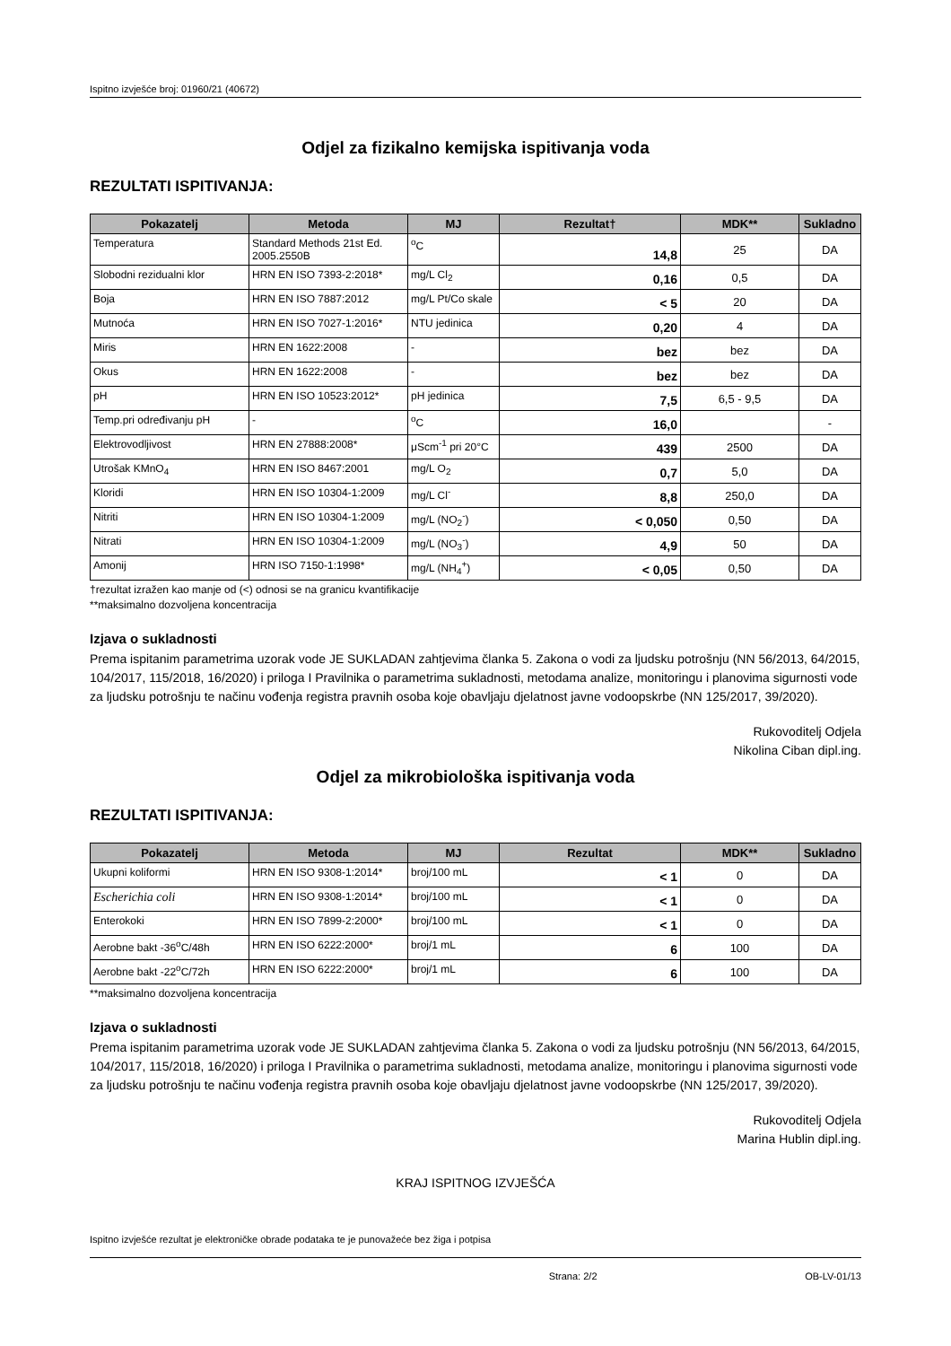Ispitno izvješće broj: 01960/21 (40672)
Odjel za fizikalno kemijska ispitivanja voda
REZULTATI ISPITIVANJA:
| Pokazatelj | Metoda | MJ | Rezultat† | MDK** | Sukladno |
| --- | --- | --- | --- | --- | --- |
| Temperatura | Standard Methods 21st Ed. 2005.2550B | <sup>o</sup> C | 14,8 | 25 | DA |
| Slobodni rezidualni klor | HRN EN ISO 7393-2:2018* | mg/L Cl<sub>2</sub> | 0,16 | 0,5 | DA |
| Boja | HRN EN ISO 7887:2012 | mg/L Pt/Co skale | < 5 | 20 | DA |
| Mutnoća | HRN EN ISO 7027-1:2016* | NTU jedinica | 0,20 | 4 | DA |
| Miris | HRN EN 1622:2008 | - | bez | bez | DA |
| Okus | HRN EN 1622:2008 | - | bez | bez | DA |
| pH | HRN EN ISO 10523:2012* | pH jedinica | 7,5 | 6,5 - 9,5 | DA |
| Temp.pri određivanju pH | - | <sup>o</sup> C | 16,0 | | - |
| Elektrovodljivost | HRN EN 27888:2008* | μScm<sup>-1</sup> pri 20°C | 439 | 2500 | DA |
| Utrošak KMnO<sub>4</sub> | HRN EN ISO 8467:2001 | mg/L O<sub>2</sub> | 0,7 | 5,0 | DA |
| Kloridi | HRN EN ISO 10304-1:2009 | mg/L Cl<sup>-</sup> | 8,8 | 250,0 | DA |
| Nitriti | HRN EN ISO 10304-1:2009 | mg/L (NO<sub>2</sub><sup>-</sup>) | < 0,050 | 0,50 | DA |
| Nitrati | HRN EN ISO 10304-1:2009 | mg/L (NO<sub>3</sub><sup>-</sup>) | 4,9 | 50 | DA |
| Amonij | HRN ISO 7150-1:1998* | mg/L (NH<sub>4</sub><sup>+</sup>) | < 0,05 | 0,50 | DA |
†rezultat izražen kao manje od (<) odnosi se na granicu kvantifikacije
**maksimalno dozvoljena koncentracija
Izjava o sukladnosti
Prema ispitanim parametrima uzorak vode JE SUKLADAN zahtjevima članka 5. Zakona o vodi za ljudsku potrošnju (NN 56/2013, 64/2015, 104/2017, 115/2018, 16/2020) i priloga I Pravilnika o parametrima sukladnosti, metodama analize, monitoringu i planovima sigurnosti vode za ljudsku potrošnju te načinu vođenja registra pravnih osoba koje obavljaju djelatnost javne vodoopskrbe (NN 125/2017, 39/2020).
Rukovoditelj Odjela
Nikolina Ciban dipl.ing.
Odjel za mikrobiološka ispitivanja voda
REZULTATI ISPITIVANJA:
| Pokazatelj | Metoda | MJ | Rezultat | MDK** | Sukladno |
| --- | --- | --- | --- | --- | --- |
| Ukupni koliformi | HRN EN ISO 9308-1:2014* | broj/100 mL | < 1 | 0 | DA |
| Escherichia coli | HRN EN ISO 9308-1:2014* | broj/100 mL | < 1 | 0 | DA |
| Enterokoki | HRN EN ISO 7899-2:2000* | broj/100 mL | < 1 | 0 | DA |
| Aerobne bakt -36<sup>o</sup>C/48h | HRN EN ISO 6222:2000* | broj/1 mL | 6 | 100 | DA |
| Aerobne bakt -22<sup>o</sup>C/72h | HRN EN ISO 6222:2000* | broj/1 mL | 6 | 100 | DA |
**maksimalno dozvoljena koncentracija
Izjava o sukladnosti
Prema ispitanim parametrima uzorak vode JE SUKLADAN zahtjevima članka 5. Zakona o vodi za ljudsku potrošnju (NN 56/2013, 64/2015, 104/2017, 115/2018, 16/2020) i priloga I Pravilnika o parametrima sukladnosti, metodama analize, monitoringu i planovima sigurnosti vode za ljudsku potrošnju te načinu vođenja registra pravnih osoba koje obavljaju djelatnost javne vodoopskrbe (NN 125/2017, 39/2020).
Rukovoditelj Odjela
Marina Hublin dipl.ing.
KRAJ ISPITNOG IZVJEŠĆA
Ispitno izvješće rezultat je elektroničke obrade podataka te je punovažeće bez žiga i potpisa
Strana: 2/2 OB-LV-01/13